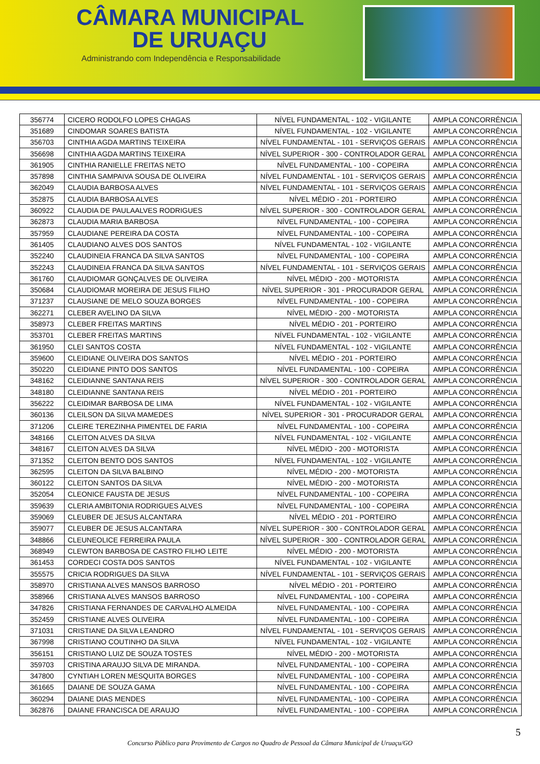CÂMARA MUNICIPAL
DE URUAÇU
Administrando com Independência e Responsabilidade
| 356774 | CICERO RODOLFO LOPES CHAGAS | NÍVEL FUNDAMENTAL - 102 - VIGILANTE | AMPLA CONCORRÊNCIA |
| 351689 | CINDOMAR SOARES BATISTA | NÍVEL FUNDAMENTAL - 102 - VIGILANTE | AMPLA CONCORRÊNCIA |
| 356703 | CINTHIA AGDA MARTINS TEIXEIRA | NÍVEL FUNDAMENTAL - 101 - SERVIÇOS GERAIS | AMPLA CONCORRÊNCIA |
| 356698 | CINTHIA AGDA MARTINS TEIXEIRA | NÍVEL SUPERIOR - 300 - CONTROLADOR GERAL | AMPLA CONCORRÊNCIA |
| 361905 | CINTHIA RANIELLE FREITAS NETO | NÍVEL FUNDAMENTAL - 100 - COPEIRA | AMPLA CONCORRÊNCIA |
| 357898 | CINTHIA SAMPAIVA SOUSA DE OLIVEIRA | NÍVEL FUNDAMENTAL - 101 - SERVIÇOS GERAIS | AMPLA CONCORRÊNCIA |
| 362049 | CLAUDIA BARBOSA ALVES | NÍVEL FUNDAMENTAL - 101 - SERVIÇOS GERAIS | AMPLA CONCORRÊNCIA |
| 352875 | CLAUDIA BARBOSA ALVES | NÍVEL MÉDIO - 201 - PORTEIRO | AMPLA CONCORRÊNCIA |
| 360922 | CLAUDIA DE PAULAALVES RODRIGUES | NÍVEL SUPERIOR - 300 - CONTROLADOR GERAL | AMPLA CONCORRÊNCIA |
| 362873 | CLAUDIA MARIA BARBOSA | NÍVEL FUNDAMENTAL - 100 - COPEIRA | AMPLA CONCORRÊNCIA |
| 357959 | CLAUDIANE PEREIRA DA COSTA | NÍVEL FUNDAMENTAL - 100 - COPEIRA | AMPLA CONCORRÊNCIA |
| 361405 | CLAUDIANO ALVES DOS SANTOS | NÍVEL FUNDAMENTAL - 102 - VIGILANTE | AMPLA CONCORRÊNCIA |
| 352240 | CLAUDINEIA FRANCA DA SILVA SANTOS | NÍVEL FUNDAMENTAL - 100 - COPEIRA | AMPLA CONCORRÊNCIA |
| 352243 | CLAUDINEIA FRANCA DA SILVA SANTOS | NÍVEL FUNDAMENTAL - 101 - SERVIÇOS GERAIS | AMPLA CONCORRÊNCIA |
| 361760 | CLAUDIOMAR GONÇALVES DE OLIVEIRA | NÍVEL MÉDIO - 200 - MOTORISTA | AMPLA CONCORRÊNCIA |
| 350684 | CLAUDIOMAR MOREIRA DE JESUS FILHO | NÍVEL SUPERIOR - 301 - PROCURADOR GERAL | AMPLA CONCORRÊNCIA |
| 371237 | CLAUSIANE DE MELO SOUZA BORGES | NÍVEL FUNDAMENTAL - 100 - COPEIRA | AMPLA CONCORRÊNCIA |
| 362271 | CLEBER AVELINO DA SILVA | NÍVEL MÉDIO - 200 - MOTORISTA | AMPLA CONCORRÊNCIA |
| 358973 | CLEBER FREITAS MARTINS | NÍVEL MÉDIO - 201 - PORTEIRO | AMPLA CONCORRÊNCIA |
| 353701 | CLEBER FREITAS MARTINS | NÍVEL FUNDAMENTAL - 102 - VIGILANTE | AMPLA CONCORRÊNCIA |
| 361950 | CLEI SANTOS COSTA | NÍVEL FUNDAMENTAL - 102 - VIGILANTE | AMPLA CONCORRÊNCIA |
| 359600 | CLEIDIANE OLIVEIRA DOS SANTOS | NÍVEL MÉDIO - 201 - PORTEIRO | AMPLA CONCORRÊNCIA |
| 350220 | CLEIDIANE PINTO DOS SANTOS | NÍVEL FUNDAMENTAL - 100 - COPEIRA | AMPLA CONCORRÊNCIA |
| 348162 | CLEIDIANNE SANTANA REIS | NÍVEL SUPERIOR - 300 - CONTROLADOR GERAL | AMPLA CONCORRÊNCIA |
| 348180 | CLEIDIANNE SANTANA REIS | NÍVEL MÉDIO - 201 - PORTEIRO | AMPLA CONCORRÊNCIA |
| 356222 | CLEIDIMAR BARBOSA DE LIMA | NÍVEL FUNDAMENTAL - 102 - VIGILANTE | AMPLA CONCORRÊNCIA |
| 360136 | CLEILSON DA SILVA MAMEDES | NÍVEL SUPERIOR - 301 - PROCURADOR GERAL | AMPLA CONCORRÊNCIA |
| 371206 | CLEIRE TEREZINHA PIMENTEL DE FARIA | NÍVEL FUNDAMENTAL - 100 - COPEIRA | AMPLA CONCORRÊNCIA |
| 348166 | CLEITON ALVES DA SILVA | NÍVEL FUNDAMENTAL - 102 - VIGILANTE | AMPLA CONCORRÊNCIA |
| 348167 | CLEITON ALVES DA SILVA | NÍVEL MÉDIO - 200 - MOTORISTA | AMPLA CONCORRÊNCIA |
| 371352 | CLEITON BENTO DOS SANTOS | NÍVEL FUNDAMENTAL - 102 - VIGILANTE | AMPLA CONCORRÊNCIA |
| 362595 | CLEITON DA SILVA BALBINO | NÍVEL MÉDIO - 200 - MOTORISTA | AMPLA CONCORRÊNCIA |
| 360122 | CLEITON SANTOS DA SILVA | NÍVEL MÉDIO - 200 - MOTORISTA | AMPLA CONCORRÊNCIA |
| 352054 | CLEONICE FAUSTA DE JESUS | NÍVEL FUNDAMENTAL - 100 - COPEIRA | AMPLA CONCORRÊNCIA |
| 359639 | CLERIA AMBITONIA RODRIGUES ALVES | NÍVEL FUNDAMENTAL - 100 - COPEIRA | AMPLA CONCORRÊNCIA |
| 359069 | CLEUBER DE JESUS ALCANTARA | NÍVEL MÉDIO - 201 - PORTEIRO | AMPLA CONCORRÊNCIA |
| 359077 | CLEUBER DE JESUS ALCANTARA | NÍVEL SUPERIOR - 300 - CONTROLADOR GERAL | AMPLA CONCORRÊNCIA |
| 348866 | CLEUNEOLICE FERREIRA PAULA | NÍVEL SUPERIOR - 300 - CONTROLADOR GERAL | AMPLA CONCORRÊNCIA |
| 368949 | CLEWTON BARBOSA DE CASTRO FILHO LEITE | NÍVEL MÉDIO - 200 - MOTORISTA | AMPLA CONCORRÊNCIA |
| 361453 | CORDECI COSTA DOS SANTOS | NÍVEL FUNDAMENTAL - 102 - VIGILANTE | AMPLA CONCORRÊNCIA |
| 355575 | CRICIA RODRIGUES DA SILVA | NÍVEL FUNDAMENTAL - 101 - SERVIÇOS GERAIS | AMPLA CONCORRÊNCIA |
| 358970 | CRISTIANA ALVES MANSOS BARROSO | NÍVEL MÉDIO - 201 - PORTEIRO | AMPLA CONCORRÊNCIA |
| 358966 | CRISTIANA ALVES MANSOS BARROSO | NÍVEL FUNDAMENTAL - 100 - COPEIRA | AMPLA CONCORRÊNCIA |
| 347826 | CRISTIANA FERNANDES DE CARVALHO ALMEIDA | NÍVEL FUNDAMENTAL - 100 - COPEIRA | AMPLA CONCORRÊNCIA |
| 352459 | CRISTIANE ALVES OLIVEIRA | NÍVEL FUNDAMENTAL - 100 - COPEIRA | AMPLA CONCORRÊNCIA |
| 371031 | CRISTIANE DA SILVA LEANDRO | NÍVEL FUNDAMENTAL - 101 - SERVIÇOS GERAIS | AMPLA CONCORRÊNCIA |
| 367998 | CRISTIANO COUTINHO DA SILVA | NÍVEL FUNDAMENTAL - 102 - VIGILANTE | AMPLA CONCORRÊNCIA |
| 356151 | CRISTIANO LUIZ DE SOUZA TOSTES | NÍVEL MÉDIO - 200 - MOTORISTA | AMPLA CONCORRÊNCIA |
| 359703 | CRISTINA ARAUJO SILVA DE MIRANDA. | NÍVEL FUNDAMENTAL - 100 - COPEIRA | AMPLA CONCORRÊNCIA |
| 347800 | CYNTIAH LOREN MESQUITA BORGES | NÍVEL FUNDAMENTAL - 100 - COPEIRA | AMPLA CONCORRÊNCIA |
| 361665 | DAIANE DE SOUZA GAMA | NÍVEL FUNDAMENTAL - 100 - COPEIRA | AMPLA CONCORRÊNCIA |
| 360294 | DAIANE DIAS MENDES | NÍVEL FUNDAMENTAL - 100 - COPEIRA | AMPLA CONCORRÊNCIA |
| 362876 | DAIANE FRANCISCA DE ARAUJO | NÍVEL FUNDAMENTAL - 100 - COPEIRA | AMPLA CONCORRÊNCIA |
5
Concurso Público para Provimento de Cargos no Quadro de Pessoal da Câmara Municipal de Uruaçu/GO